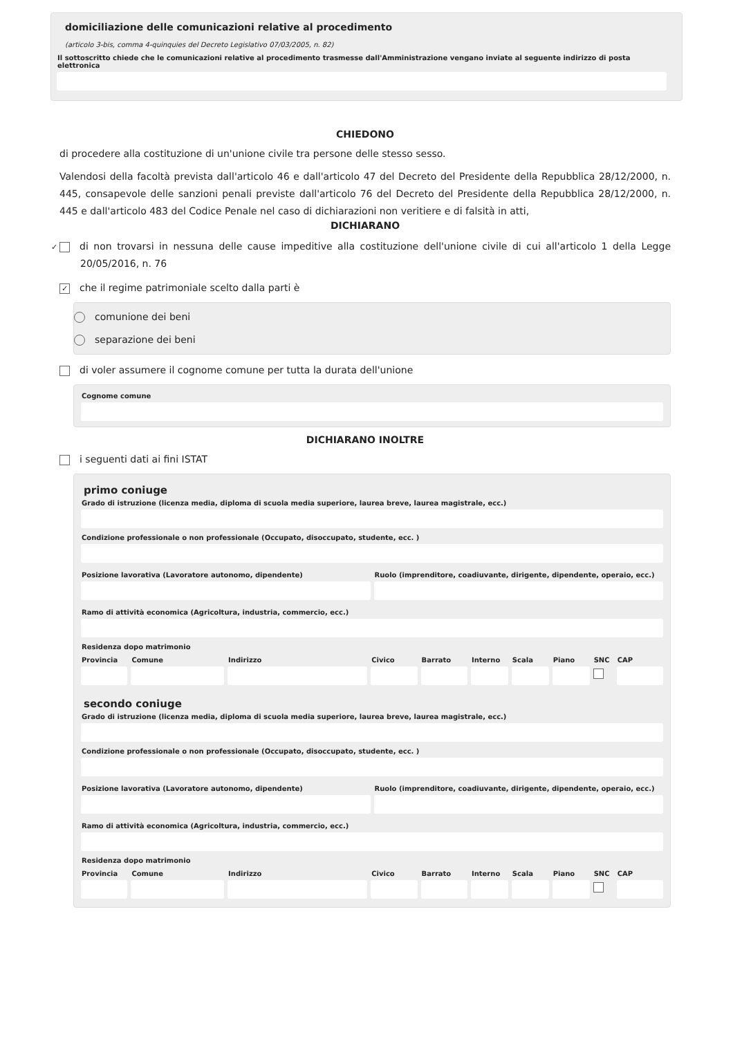domiciliazione delle comunicazioni relative al procedimento
(articolo 3-bis, comma 4-quinquies del Decreto Legislativo 07/03/2005, n. 82)
Il sottoscritto chiede che le comunicazioni relative al procedimento trasmesse dall'Amministrazione vengano inviate al seguente indirizzo di posta elettronica
CHIEDONO
di procedere alla costituzione di un'unione civile tra persone delle stesso sesso.
Valendosi della facoltà prevista dall'articolo 46 e dall'articolo 47 del Decreto del Presidente della Repubblica 28/12/2000, n. 445, consapevole delle sanzioni penali previste dall'articolo 76 del Decreto del Presidente della Repubblica 28/12/2000, n. 445 e dall'articolo 483 del Codice Penale nel caso di dichiarazioni non veritiere e di falsità in atti,
DICHIARANO
✓ di non trovarsi in nessuna delle cause impeditive alla costituzione dell'unione civile di cui all'articolo 1 della Legge 20/05/2016, n. 76
✓ che il regime patrimoniale scelto dalla parti è
comunione dei beni
separazione dei beni
di voler assumere il cognome comune per tutta la durata dell'unione
Cognome comune
DICHIARANO INOLTRE
i seguenti dati ai fini ISTAT
primo coniuge
Grado di istruzione (licenza media, diploma di scuola media superiore, laurea breve, laurea magistrale, ecc.)
Condizione professionale o non professionale (Occupato, disoccupato, studente, ecc. )
Posizione lavorativa (Lavoratore autonomo, dipendente)
Ruolo (imprenditore, coadiuvante, dirigente, dipendente, operaio, ecc.)
Ramo di attività economica (Agricoltura, industria, commercio, ecc.)
Residenza dopo matrimonio
Provincia Comune Indirizzo Civico Barrato Interno Scala Piano SNC CAP
secondo coniuge
Grado di istruzione (licenza media, diploma di scuola media superiore, laurea breve, laurea magistrale, ecc.)
Condizione professionale o non professionale (Occupato, disoccupato, studente, ecc. )
Posizione lavorativa (Lavoratore autonomo, dipendente)
Ruolo (imprenditore, coadiuvante, dirigente, dipendente, operaio, ecc.)
Ramo di attività economica (Agricoltura, industria, commercio, ecc.)
Residenza dopo matrimonio
Provincia Comune Indirizzo Civico Barrato Interno Scala Piano SNC CAP